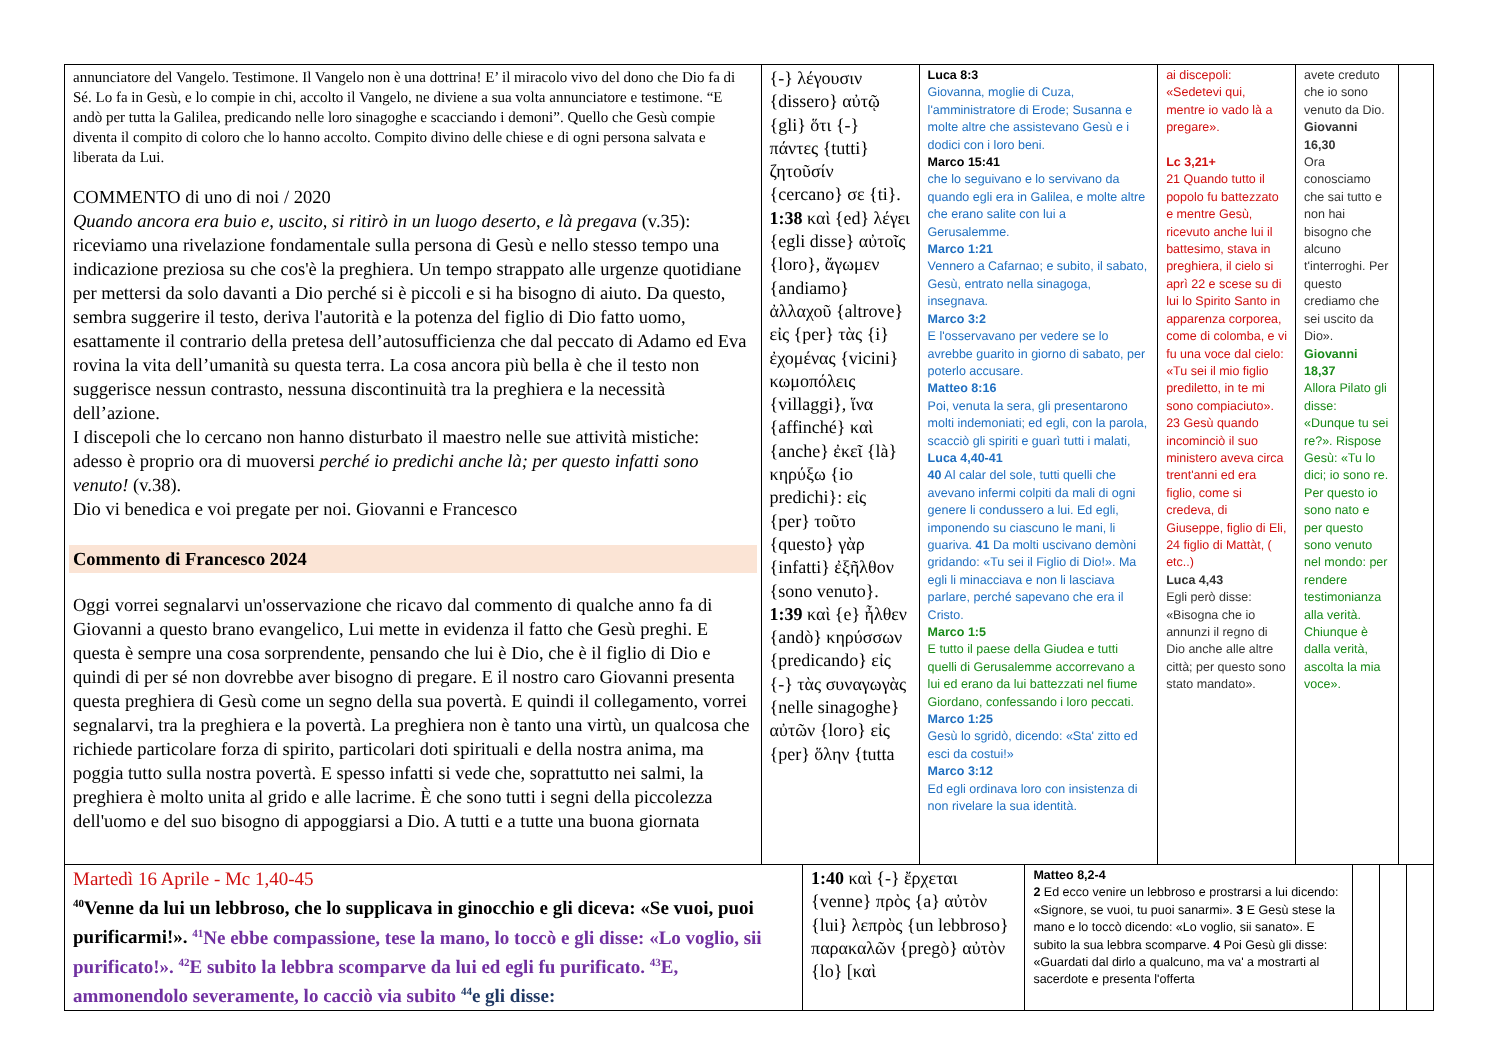| annunciatore del Vangelo. Testimone. Il Vangelo non è una dottrina! E’ il miracolo vivo del dono che Dio fa di Sé. Lo fa in Gesù, e lo compie in chi, accolto il Vangelo, ne diviene a sua volta annunciatore e testimone. “E andò per tutta la Galilea, predicando nelle loro sinagoghe e scacciando i demoni”. Quello che Gesù compie diventa il compito di coloro che lo hanno accolto. Compito divino delle chiese e di ogni persona salvata e liberata da Lui. COMMENTO di uno di noi / 2020 Quando ancora era buio e, uscito, si ritirò in un luogo deserto, e là pregava (v.35): riceviamo una rivelazione fondamentale sulla persona di Gesù e nello stesso tempo una indicazione preziosa su che cos'è la preghiera. Un tempo strappato alle urgenze quotidiane per mettersi da solo davanti a Dio perché si è piccoli e si ha bisogno di aiuto. Da questo, sembra suggerire il testo, deriva l'autorità e la potenza del figlio di Dio fatto uomo, esattamente il contrario della pretesa dell’autosufficienza che dal peccato di Adamo ed Eva rovina la vita dell’umanità su questa terra. La cosa ancora più bella è che il testo non suggerisce nessun contrasto, nessuna discontinuità tra la preghiera e la necessità dell’azione. I discepoli che lo cercano non hanno disturbato il maestro nelle sue attività mistiche: adesso è proprio ora di muoversi perché io predichi anche là; per questo infatti sono venuto! (v.38). Dio vi benedica e voi pregate per noi. Giovanni e Francesco Commento di Francesco 2024 Oggi vorrei segnalarvi un'osservazione che ricavo dal commento di qualche anno fa di Giovanni a questo brano evangelico, Lui mette in evidenza il fatto che Gesù preghi. E questa è sempre una cosa sorprendente, pensando che lui è Dio, che è il figlio di Dio e quindi di per sé non dovrebbe aver bisogno di pregare. E il nostro caro Giovanni presenta questa preghiera di Gesù come un segno della sua povertà. E quindi il collegamento, vorrei segnalarvi, tra la preghiera e la povertà. La preghiera non è tanto una virtù, un qualcosa che richiede particolare forza di spirito, particolari doti spirituali e della nostra anima, ma poggia tutto sulla nostra povertà. E spesso infatti si vede che, soprattutto nei salmi, la preghiera è molto unita al grido e alle lacrime. È che sono tutti i segni della piccolezza dell'uomo e del suo bisogno di appoggiarsi a Dio. A tutti e a tutte una buona giornata | {-} λέγουσιν {dissero} αὐτῷ {gli} ὅτι {-} πάντες {tutti} ζητοῦσίν {cercano} σε {ti}. 1:38 καὶ {ed} λέγει {egli disse} αὐτοῖς {loro}, ἄγωμεν {andiamo} ἀλλαχοῦ {altrove} εἰς {per} τὰς {i} ἐχομένας {vicini} κωμοπόλεις {villaggi}, ἵνα {affinché} καὶ {anche} ἐκεῖ {là} κηρύξω {io predichi}: εἰς {per} τοῦτο {questo} γὰρ {infatti} ἐξῆλθον {sono venuto}. 1:39 καὶ {e} ἦλθεν {andò} κηρύσσων {predicando} εἰς {-} τὰς συναγωγὰς {nelle sinagoghe} αὐτῶν {loro} εἰς {per} ὅλην {tutta | Luca 8:3 Giovanna, moglie di Cuza, l'amministratore di Erode; Susanna e molte altre che assistevano Gesù e i dodici con i loro beni. Marco 15:41 che lo seguivano e lo servivano da quando egli era in Galilea, e molte altre che erano salite con lui a Gerusalemme. Marco 1:21 Vennero a Cafarnao; e subito, il sabato, Gesù, entrato nella sinagoga, insegnava. Marco 3:2 E l'osservavano per vedere se lo avrebbe guarito in giorno di sabato, per poterlo accusare. Matteo 8:16 Poi, venuta la sera, gli presentarono molti indemoniati; ed egli, con la parola, scacciò gli spiriti e guarì tutti i malati, Luca 4,40-41 40 Al calar del sole, tutti quelli che avevano infermi colpiti da mali di ogni genere li condussero a lui. Ed egli, imponendo su ciascuno le mani, li guariva. 41 Da molti uscivano demòni gridando: «Tu sei il Figlio di Dio!». Ma egli li minacciava e non li lasciava parlare, perché sapevano che era il Cristo. Marco 1:5 E tutto il paese della Giudea e tutti quelli di Gerusalemme accorrevano a lui ed erano da lui battezzati nel fiume Giordano, confessando i loro peccati. Marco 1:25 Gesù lo sgridò, dicendo: «Sta' zitto ed esci da costui!» Marco 3:12 Ed egli ordinava loro con insistenza di non rivelare la sua identità. | ai discepoli: «Sedetevi qui, mentre io vado là a pregare». Lc 3,21+ 21 Quando tutto il popolo fu battezzato e mentre Gesù, ricevuto anche lui il battesimo, stava in preghiera, il cielo si aprì 22 e scese su di lui lo Spirito Santo in apparenza corporea, come di colomba, e vi fu una voce dal cielo: «Tu sei il mio figlio prediletto, in te mi sono compiaciuto». 23 Gesù quando incominciò il suo ministero aveva circa trent'anni ed era figlio, come si credeva, di Giuseppe, figlio di Eli, 24 figlio di Mattàt, ( etc..) Luca 4,43 Egli però disse: «Bisogna che io annunzi il regno di Dio anche alle altre città; per questo sono stato mandato». | avete creduto che io sono venuto da Dio. Giovanni 16,30 Ora conosciamo che sai tutto e non hai bisogno che alcuno t'interroghi. Per questo crediamo che sei uscito da Dio». Giovanni 18,37 Allora Pilato gli disse: «Dunque tu sei re?». Rispose Gesù: «Tu lo dici; io sono re. Per questo io sono nato e per questo sono venuto nel mondo: per rendere testimonianza alla verità. Chiunque è dalla verità, ascolta la mia voce». | |
| Martedì 16 Aprile - Mc 1,40-45 <sup>40</sup> Venne da lui un lebbroso, che lo supplicava in ginocchio e gli diceva: «Se vuoi, puoi purificarmi!». <sup>41</sup>Ne ebbe compassione, tese la mano, lo toccò e gli disse: «Lo voglio, sii purificato!». <sup>42</sup>E subito la lebbra scomparve da lui ed egli fu purificato. <sup>43</sup>E, ammonendolo severamente, lo cacciò via subito <sup>44</sup>e gli disse: | 1:40 καὶ {-} ἔρχεται {venne} πρὸς {a} αὐτὸν {lui} λεπρὸς {un lebbroso} παρακαλῶν {pregò} αὐτὸν {lo} [καὶ | Matteo 8,2-4 2 Ed ecco venire un lebbroso e prostrarsi a lui dicendo: «Signore, se vuoi, tu puoi sanarmi». 3 E Gesù stese la mano e lo toccò dicendo: «Lo voglio, sii sanato». E subito la sua lebbra scomparve. 4 Poi Gesù gli disse: «Guardati dal dirlo a qualcuno, ma va' a mostrarti al sacerdote e presenta l'offerta | | | |